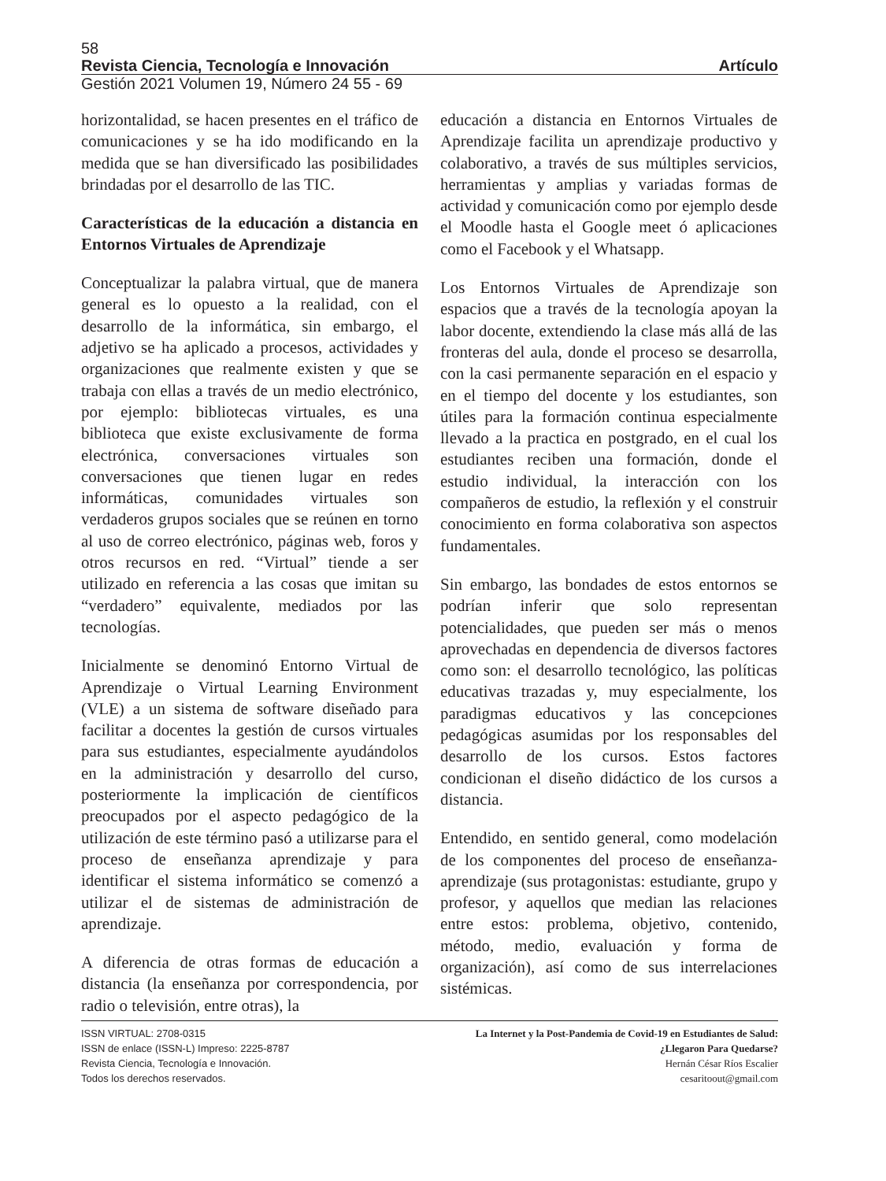58
Revista Ciencia, Tecnología e Innovación Artículo
Gestión 2021 Volumen 19, Número 24 55 - 69
horizontalidad, se hacen presentes en el tráfico de comunicaciones y se ha ido modificando en la medida que se han diversificado las posibilidades brindadas por el desarrollo de las TIC.
Características de la educación a distancia en Entornos Virtuales de Aprendizaje
Conceptualizar la palabra virtual, que de manera general es lo opuesto a la realidad, con el desarrollo de la informática, sin embargo, el adjetivo se ha aplicado a procesos, actividades y organizaciones que realmente existen y que se trabaja con ellas a través de un medio electrónico, por ejemplo: bibliotecas virtuales, es una biblioteca que existe exclusivamente de forma electrónica, conversaciones virtuales son conversaciones que tienen lugar en redes informáticas, comunidades virtuales son verdaderos grupos sociales que se reúnen en torno al uso de correo electrónico, páginas web, foros y otros recursos en red. “Virtual” tiende a ser utilizado en referencia a las cosas que imitan su “verdadero” equivalente, mediados por las tecnologías.
Inicialmente se denominó Entorno Virtual de Aprendizaje o Virtual Learning Environment (VLE) a un sistema de software diseñado para facilitar a docentes la gestión de cursos virtuales para sus estudiantes, especialmente ayudándolos en la administración y desarrollo del curso, posteriormente la implicación de científicos preocupados por el aspecto pedagógico de la utilización de este término pasó a utilizarse para el proceso de enseñanza aprendizaje y para identificar el sistema informático se comenzó a utilizar el de sistemas de administración de aprendizaje.
A diferencia de otras formas de educación a distancia (la enseñanza por correspondencia, por radio o televisión, entre otras), la
educación a distancia en Entornos Virtuales de Aprendizaje facilita un aprendizaje productivo y colaborativo, a través de sus múltiples servicios, herramientas y amplias y variadas formas de actividad y comunicación como por ejemplo desde el Moodle hasta el Google meet ó aplicaciones como el Facebook y el Whatsapp.
Los Entornos Virtuales de Aprendizaje son espacios que a través de la tecnología apoyan la labor docente, extendiendo la clase más allá de las fronteras del aula, donde el proceso se desarrolla, con la casi permanente separación en el espacio y en el tiempo del docente y los estudiantes, son útiles para la formación continua especialmente llevado a la practica en postgrado, en el cual los estudiantes reciben una formación, donde el estudio individual, la interacción con los compañeros de estudio, la reflexión y el construir conocimiento en forma colaborativa son aspectos fundamentales.
Sin embargo, las bondades de estos entornos se podrían inferir que solo representan potencialidades, que pueden ser más o menos aprovechadas en dependencia de diversos factores como son: el desarrollo tecnológico, las políticas educativas trazadas y, muy especialmente, los paradigmas educativos y las concepciones pedagógicas asumidas por los responsables del desarrollo de los cursos. Estos factores condicionan el diseño didáctico de los cursos a distancia.
Entendido, en sentido general, como modelación de los componentes del proceso de enseñanza-aprendizaje (sus protagonistas: estudiante, grupo y profesor, y aquellos que median las relaciones entre estos: problema, objetivo, contenido, método, medio, evaluación y forma de organización), así como de sus interrelaciones sistémicas.
ISSN VIRTUAL: 2708-0315
ISSN de enlace (ISSN-L) Impreso: 2225-8787
Revista Ciencia, Tecnología e Innovación.
Todos los derechos reservados.
La Internet y la Post-Pandemia de Covid-19 en Estudiantes de Salud:
¿Llegaron Para Quedarse?
Hernán César Ríos Escalier
cesaritoout@gmail.com